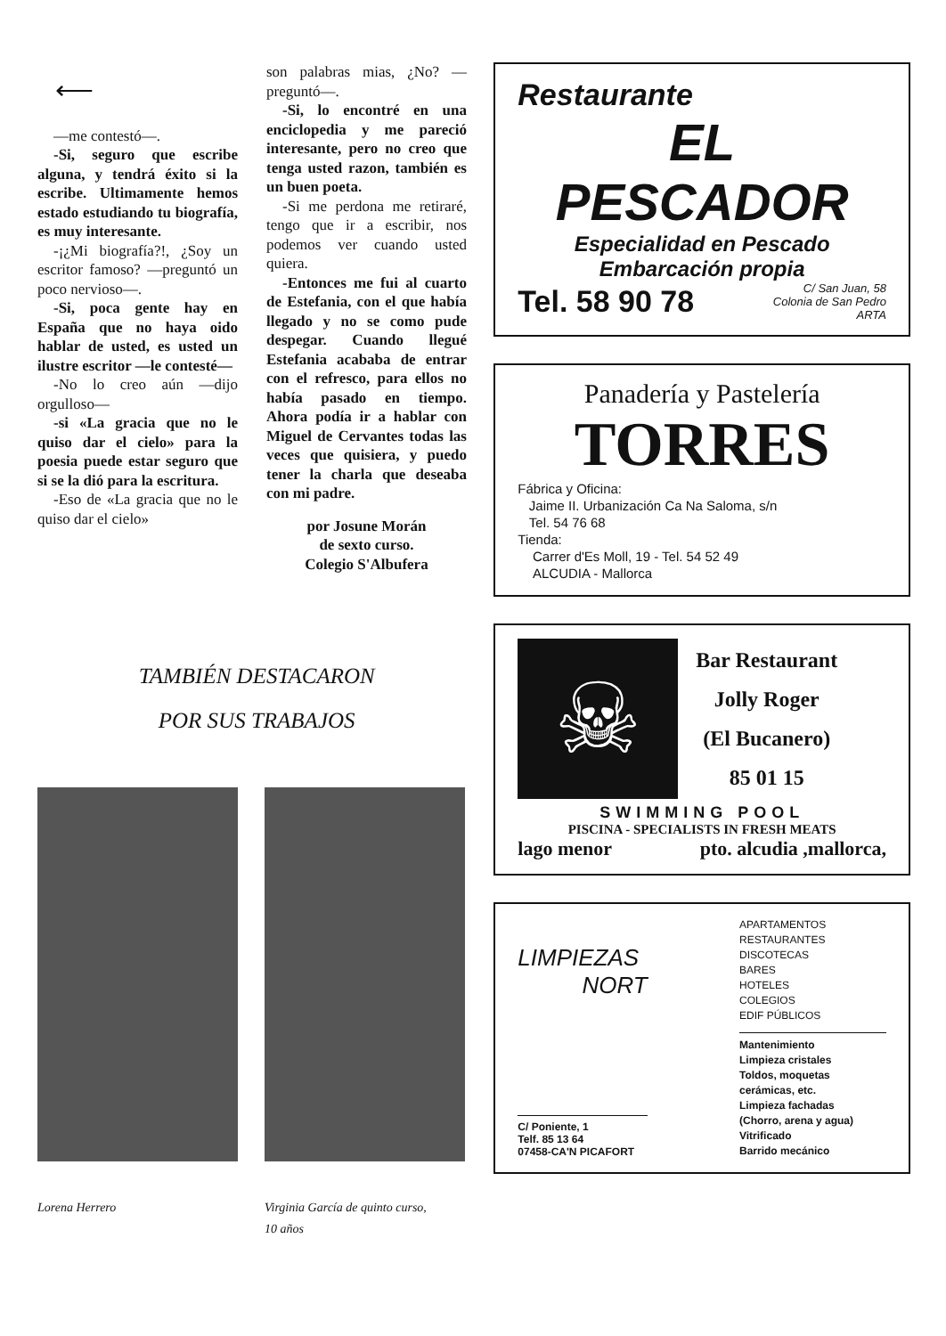⟵
—me contestó—.
-Si, seguro que escribe alguna, y tendrá éxito si la escribe. Ultimamente hemos estado estudiando tu biografía, es muy interesante.
-¡¿Mi biografía?!, ¿Soy un escritor famoso? —preguntó un poco nervioso—.
-Si, poca gente hay en España que no haya oido hablar de usted, es usted un ilustre escritor —le contesté—
-No lo creo aún —dijo orgulloso—
-si «La gracia que no le quiso dar el cielo» para la poesia puede estar seguro que si se la dió para la escritura.
-Eso de «La gracia que no le quiso dar el cielo»
son palabras mias, ¿No? —preguntó—.
-Si, lo encontré en una enciclopedia y me pareció interesante, pero no creo que tenga usted razon, también es un buen poeta.
-Si me perdona me retiraré, tengo que ir a escribir, nos podemos ver cuando usted quiera.
-Entonces me fui al cuarto de Estefania, con el que había llegado y no se como pude despegar. Cuando llegué Estefania acababa de entrar con el refresco, para ellos no había pasado en tiempo. Ahora podía ir a hablar con Miguel de Cervantes todas las veces que quisiera, y puedo tener la charla que deseaba con mi padre.
por Josune Morán
de sexto curso.
Colegio S'Albufera
TAMBIÉN DESTACARON
POR SUS TRABAJOS
Lorena Herrero Virginia García de quinto curso,
10 años
Restaurante
EL PESCADOR
Especialidad en Pescado
Embarcación propia
Tel. 58 90 78
C/ San Juan, 58
Colonia de San Pedro
ARTA
Panadería y Pastelería
TORRES
Fábrica y Oficina:
Jaime II. Urbanización Ca Na Saloma, s/n
Tel. 54 76 68
Tienda:
Carrer d'Es Moll, 19 - Tel. 54 52 49
ALCUDIA - Mallorca
☠
Bar Restaurant
Jolly Roger
(El Bucanero)
85 01 15
SWIMMING POOL
PISCINA - SPECIALISTS IN FRESH MEATS
lago menor pto. alcudia ,mallorca,
LIMPIEZAS
NORT
C/ Poniente, 1
Telf. 85 13 64
07458-CA'N PICAFORT
APARTAMENTOS
RESTAURANTES
DISCOTECAS
BARES
HOTELES
COLEGIOS
EDIF PÚBLICOS
Mantenimiento
Limpieza cristales
Toldos, moquetas
cerámicas, etc.
Limpieza fachadas
(Chorro, arena y agua)
Vitrificado
Barrido mecánico